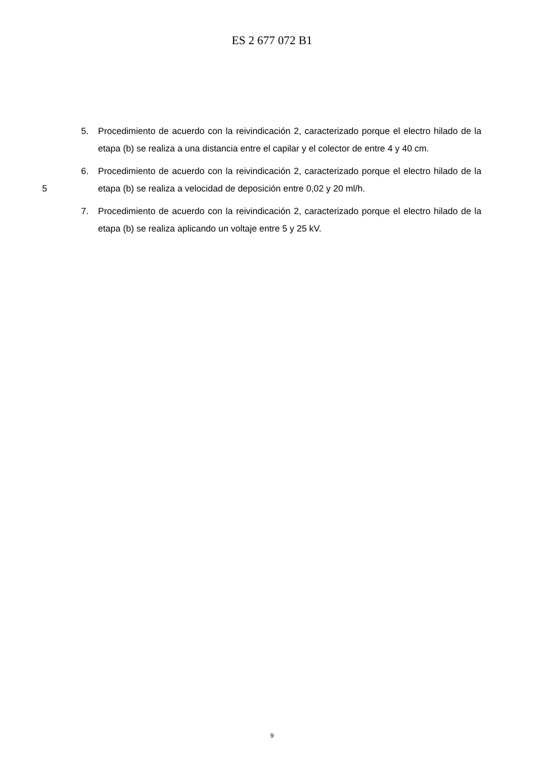ES 2 677 072 B1
5. Procedimiento de acuerdo con la reivindicación 2, caracterizado porque el electro hilado de la etapa (b) se realiza a una distancia entre el capilar y el colector de entre 4 y 40 cm.
5 6. Procedimiento de acuerdo con la reivindicación 2, caracterizado porque el electro hilado de la etapa (b) se realiza a velocidad de deposición entre 0,02 y 20 ml/h.
7. Procedimiento de acuerdo con la reivindicación 2, caracterizado porque el electro hilado de la etapa (b) se realiza aplicando un voltaje entre 5 y 25 kV.
9